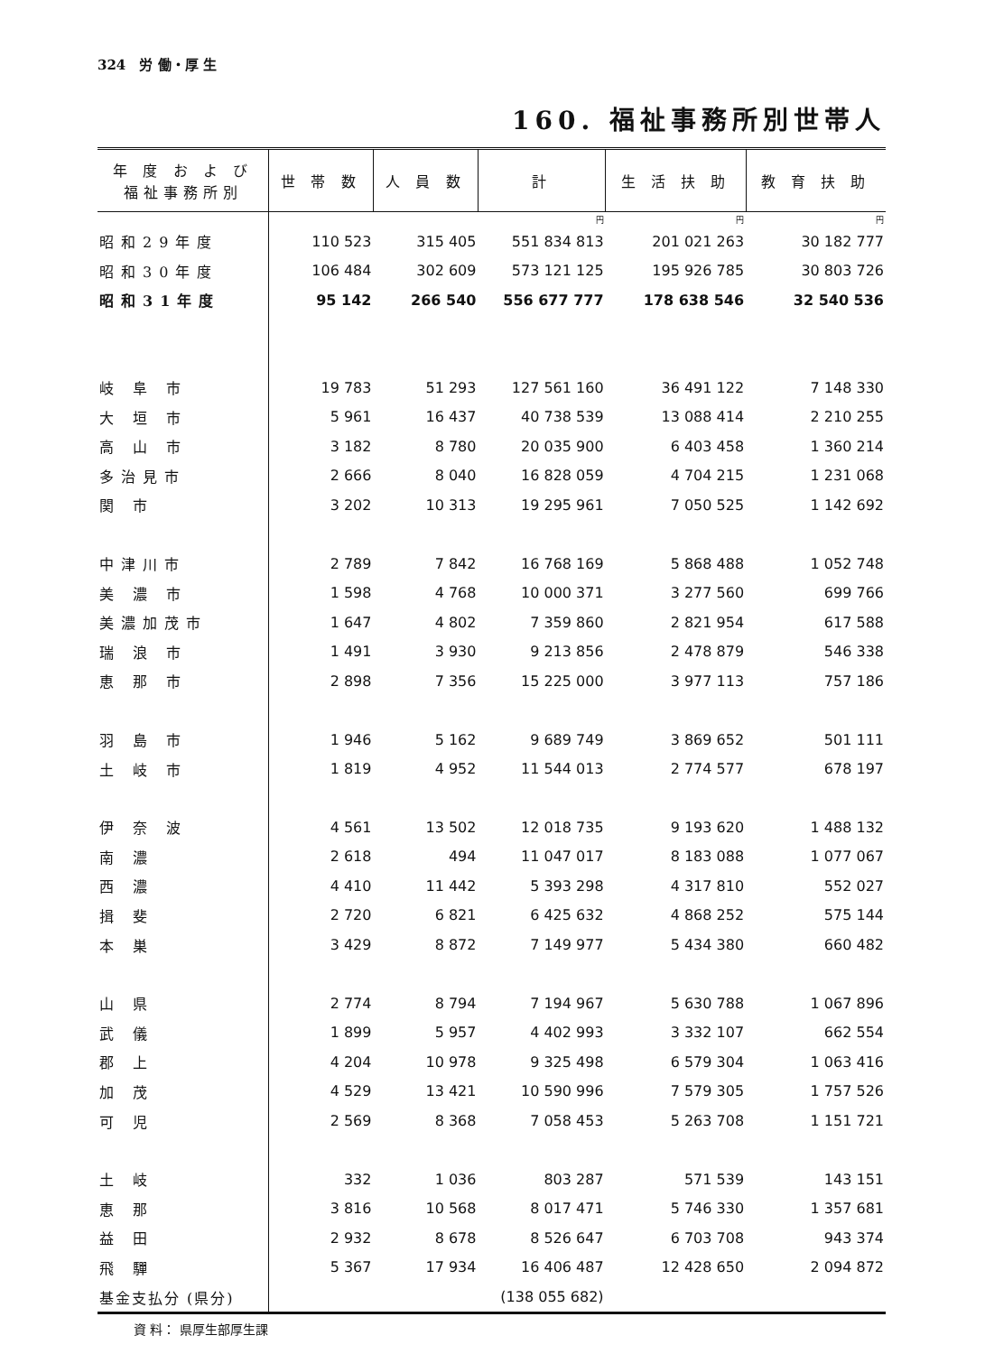324　労 働・厚 生
160. 福祉事務所別世帯人
| 年 度 お よ び 福祉事務所別 | 世 帯 数 | 人 員 数 | 計 | 生 活 扶 助 | 教 育 扶 助 |
| --- | --- | --- | --- | --- | --- |
| | | | 円 | 円 | 円 |
| 昭和29年度 | 110 523 | 315 405 | 551 834 813 | 201 021 263 | 30 182 777 |
| 昭和30年度 | 106 484 | 302 609 | 573 121 125 | 195 926 785 | 30 803 726 |
| 昭和31年度 | 95 142 | 266 540 | 556 677 777 | 178 638 546 | 32 540 536 |
| 岐 阜 市 | 19 783 | 51 293 | 127 561 160 | 36 491 122 | 7 148 330 |
| 大 垣 市 | 5 961 | 16 437 | 40 738 539 | 13 088 414 | 2 210 255 |
| 高 山 市 | 3 182 | 8 780 | 20 035 900 | 6 403 458 | 1 360 214 |
| 多治見市 | 2 666 | 8 040 | 16 828 059 | 4 704 215 | 1 231 068 |
| 関 市 | 3 202 | 10 313 | 19 295 961 | 7 050 525 | 1 142 692 |
| 中津川市 | 2 789 | 7 842 | 16 768 169 | 5 868 488 | 1 052 748 |
| 美 濃 市 | 1 598 | 4 768 | 10 000 371 | 3 277 560 | 699 766 |
| 美濃加茂市 | 1 647 | 4 802 | 7 359 860 | 2 821 954 | 617 588 |
| 瑞 浪 市 | 1 491 | 3 930 | 9 213 856 | 2 478 879 | 546 338 |
| 恵 那 市 | 2 898 | 7 356 | 15 225 000 | 3 977 113 | 757 186 |
| 羽 島 市 | 1 946 | 5 162 | 9 689 749 | 3 869 652 | 501 111 |
| 土 岐 市 | 1 819 | 4 952 | 11 544 013 | 2 774 577 | 678 197 |
| 伊 奈 波 | 4 561 | 13 502 | 12 018 735 | 9 193 620 | 1 488 132 |
| 南 濃 | 2 618 | 494 | 11 047 017 | 8 183 088 | 1 077 067 |
| 西 濃 | 4 410 | 11 442 | 5 393 298 | 4 317 810 | 552 027 |
| 揖 斐 | 2 720 | 6 821 | 6 425 632 | 4 868 252 | 575 144 |
| 本 巣 | 3 429 | 8 872 | 7 149 977 | 5 434 380 | 660 482 |
| 山 県 | 2 774 | 8 794 | 7 194 967 | 5 630 788 | 1 067 896 |
| 武 儀 | 1 899 | 5 957 | 4 402 993 | 3 332 107 | 662 554 |
| 郡 上 | 4 204 | 10 978 | 9 325 498 | 6 579 304 | 1 063 416 |
| 加 茂 | 4 529 | 13 421 | 10 590 996 | 7 579 305 | 1 757 526 |
| 可 児 | 2 569 | 8 368 | 7 058 453 | 5 263 708 | 1 151 721 |
| 土 岐 | 332 | 1 036 | 803 287 | 571 539 | 143 151 |
| 恵 那 | 3 816 | 10 568 | 8 017 471 | 5 746 330 | 1 357 681 |
| 益 田 | 2 932 | 8 678 | 8 526 647 | 6 703 708 | 943 374 |
| 飛 驒 | 5 367 | 17 934 | 16 406 487 | 12 428 650 | 2 094 872 |
| 基金支払分 (県分) | | | (138 055 682) | | |
資 料： 県厚生部厚生課